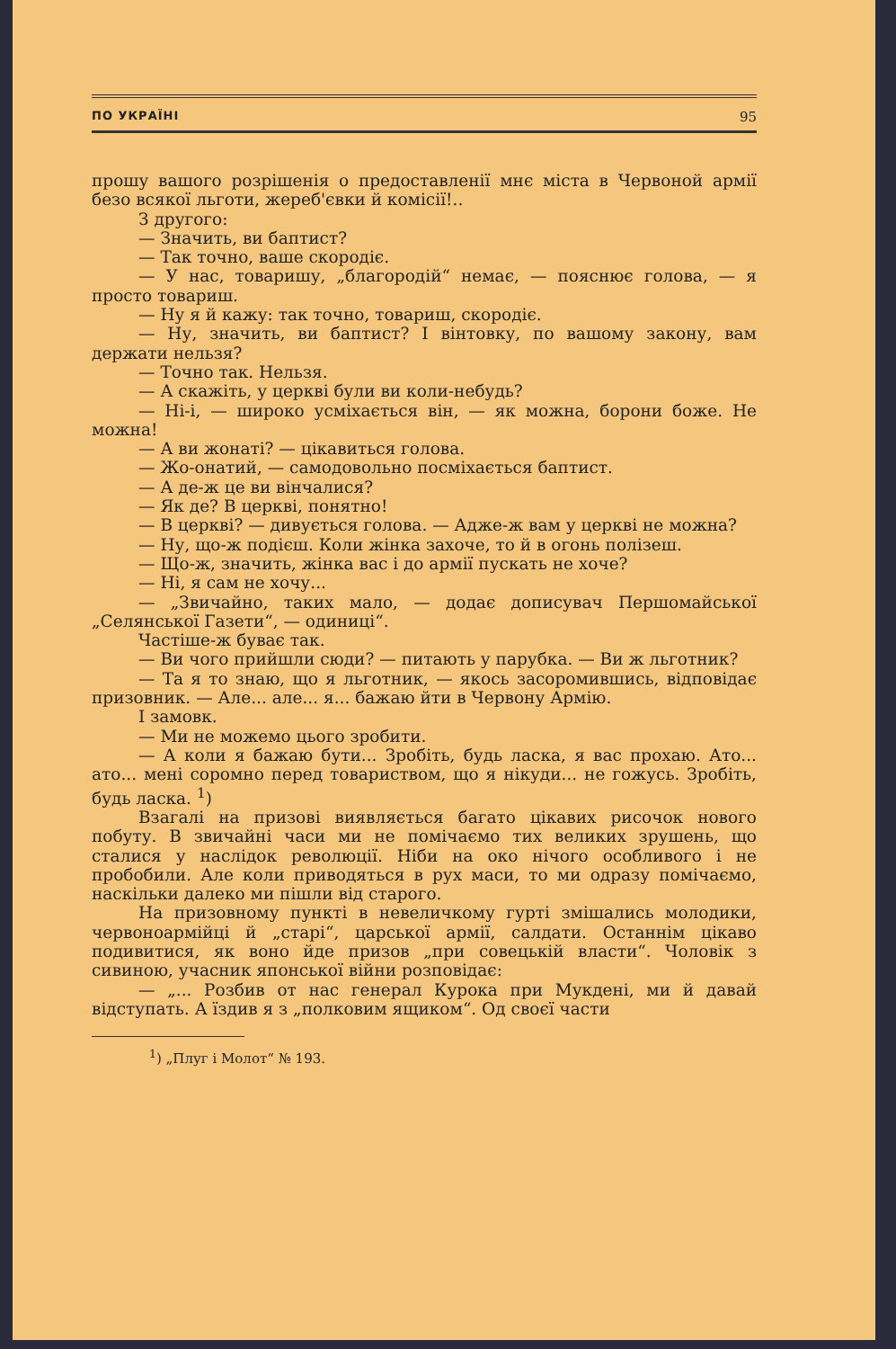ПО УКРАЇНІ 95
прошу вашого розрішенія о предоставленії мнє міста в Червоной армії безо всякої льготи, жереб'євки й комісії!..
З другого:
— Значить, ви баптист?
— Так точно, ваше скородіє.
— У нас, товаришу, „благородій“ немає, — пояснює голова, — я просто товариш.
— Ну я й кажу: так точно, товариш, скородіє.
— Ну, значить, ви баптист? І вінтовку, по вашому закону, вам держати нельзя?
— Точно так. Нельзя.
— А скажіть, у церкві були ви коли-небудь?
— Ні-і, — широко усміхається він, — як можна, борони боже. Не можна!
— А ви жонаті? — цікавиться голова.
— Жо-онатий, — самодовольно посміхається баптист.
— А де-ж це ви вінчалися?
— Як де? В церкві, понятно!
— В церкві? — дивується голова. — Адже-ж вам у церкві не можна?
— Ну, що-ж подієш. Коли жінка захоче, то й в огонь полізеш.
— Що-ж, значить, жінка вас і до армії пускать не хоче?
— Ні, я сам не хочу...
— „Звичайно, таких мало, — додає дописувач Першомайської „Селянської Газети“, — одиниці“.
Частіше-ж буває так.
— Ви чого прийшли сюди? — питають у парубка. — Ви ж льготник?
— Та я то знаю, що я льготник, — якось засоромившись, відповідає призовник. — Але... але... я... бажаю йти в Червону Армію.
І замовк.
— Ми не можемо цього зробити.
— А коли я бажаю бути... Зробіть, будь ласка, я вас прохаю. Ато... ато... мені соромно перед товариством, що я нікуди... не гожусь. Зробіть, будь ласка. <sup>1</sup>)
Взагалі на призові виявляється багато цікавих рисочок нового побуту. В звичайні часи ми не помічаємо тих великих зрушень, що сталися у наслідок революції. Ніби на око нічого особливого і не пробобили. Але коли приводяться в рух маси, то ми одразу помічаємо, наскільки далеко ми пішли від старого.
На призовному пункті в невеличкому гурті змішались молодики, червоноармійці й „старі“, царської армії, салдати. Останнім цікаво подивитися, як воно йде призов „при совецькій власти“. Чоловік з сивиною, учасник японської війни розповідає:
— „... Розбив от нас генерал Курока при Мукдені, ми й давай відступать. А їздив я з „полковим ящиком“. Од своєї части
<sup>1</sup>) „Плуг і Молот“ № 193.